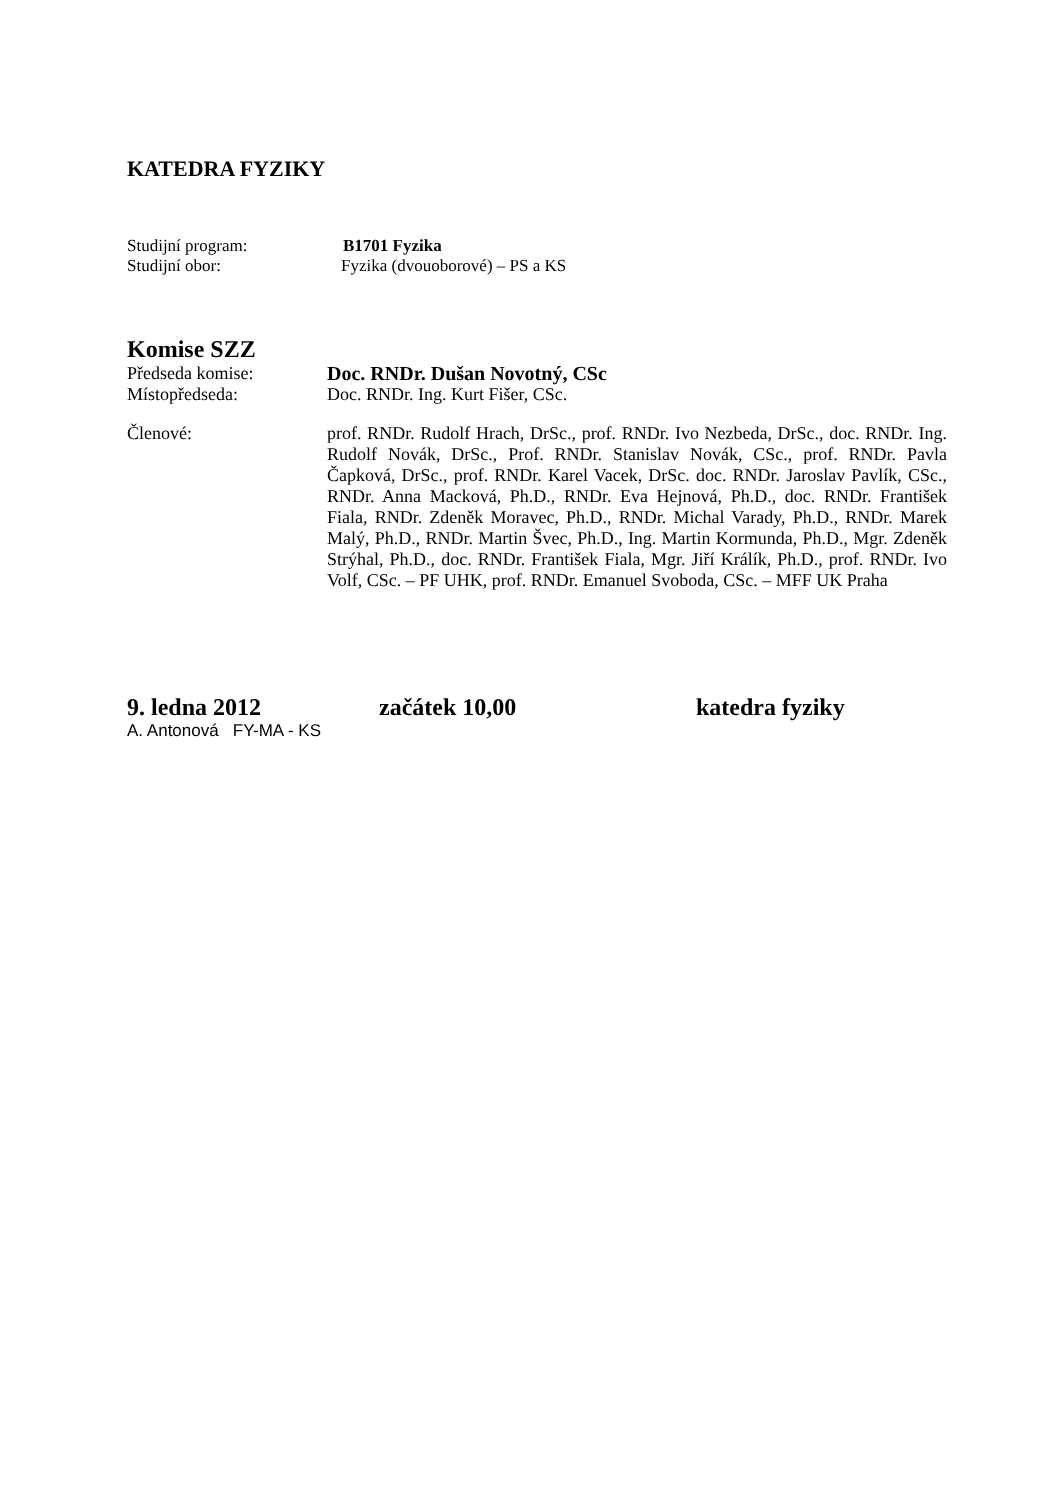KATEDRA FYZIKY
Studijní program: B1701 Fyzika
Studijní obor: Fyzika (dvouoborové) – PS a KS
Komise SZZ
Předseda komise: Doc. RNDr. Dušan Novotný, CSc
Místopředseda: Doc. RNDr. Ing. Kurt Fišer, CSc.
Členové: prof. RNDr. Rudolf Hrach, DrSc., prof. RNDr. Ivo Nezbeda, DrSc., doc. RNDr. Ing. Rudolf Novák, DrSc., Prof. RNDr. Stanislav Novák, CSc., prof. RNDr. Pavla Čapková, DrSc., prof. RNDr. Karel Vacek, DrSc. doc. RNDr. Jaroslav Pavlík, CSc., RNDr. Anna Macková, Ph.D., RNDr. Eva Hejnová, Ph.D., doc. RNDr. František Fiala, RNDr. Zdeněk Moravec, Ph.D., RNDr. Michal Varady, Ph.D., RNDr. Marek Malý, Ph.D., RNDr. Martin Švec, Ph.D., Ing. Martin Kormunda, Ph.D., Mgr. Zdeněk Strýhal, Ph.D., doc. RNDr. František Fiala, Mgr. Jiří Králík, Ph.D., prof. RNDr. Ivo Volf, CSc. – PF UHK, prof. RNDr. Emanuel Svoboda, CSc. – MFF UK Praha
9. ledna 2012 začátek 10,00 katedra fyziky
A. Antonová FY-MA - KS